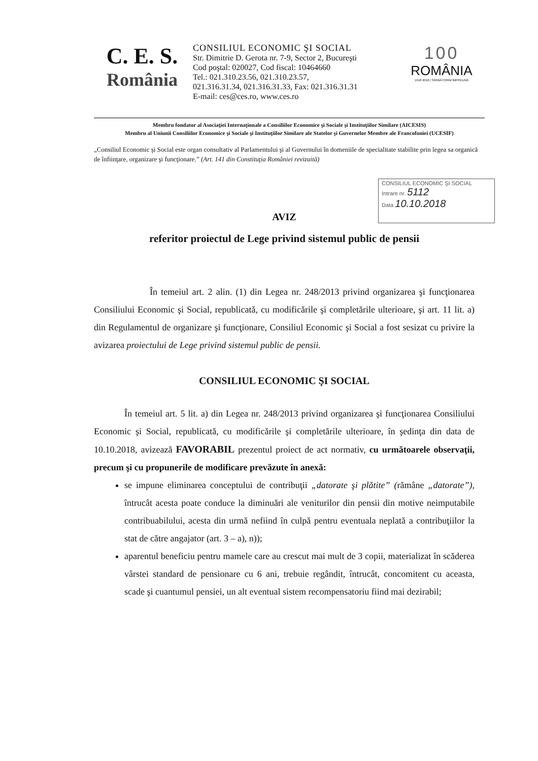C. E. S.
România
CONSILIUL ECONOMIC ŞI SOCIAL
Str. Dimitrie D. Gerota nr. 7-9, Sector 2, Bucureşti
Cod poştal: 020027, Cod fiscal: 10464660
Tel.: 021.310.23.56, 021.310.23.57,
021.316.31.34, 021.316.31.33, Fax: 021.316.31.31
E-mail: ces@ces.ro, www.ces.ro
100
ROMÂNIA
1918 2018 | SĂRBĂTORIM ÎMPREUNĂ
Membru fondator al Asociaţiei Internaţionale a Consiliilor Economice şi Sociale şi Instituţiilor Similare (AICESIS)
Membru al Uniunii Consiliilor Economice şi Sociale şi Instituţiilor Similare ale Statelor şi Guvernelor Membre ale Francofoniei (UCESIF)
„Consiliul Economic şi Social este organ consultativ al Parlamentului şi al Guvernului în domeniile de specialitate stabilite prin legea sa organică de înfiinţare, organizare şi funcţionare.” (Art. 141 din Constituţia României revizuită)
CONSILIUL ECONOMIC ŞI SOCIAL
Intrare nr. 5112
Data 10.10.2018
AVIZ
referitor proiectul de Lege privind sistemul public de pensii
În temeiul art. 2 alin. (1) din Legea nr. 248/2013 privind organizarea şi funcţionarea Consiliului Economic şi Social, republicată, cu modificările şi completările ulterioare, şi art. 11 lit. a) din Regulamentul de organizare şi funcţionare, Consiliul Economic şi Social a fost sesizat cu privire la avizarea proiectului de Lege privind sistemul public de pensii.
CONSILIUL ECONOMIC ŞI SOCIAL
În temeiul art. 5 lit. a) din Legea nr. 248/2013 privind organizarea şi funcţionarea Consiliului Economic şi Social, republicată, cu modificările şi completările ulterioare, în şedinţa din data de 10.10.2018, avizează FAVORABIL prezentul proiect de act normativ, cu următoarele observaţii, precum şi cu propunerile de modificare prevăzute în anexă:
se impune eliminarea conceptului de contribuţii „datorate şi plătite” (rămâne „datorate”), întrucât acesta poate conduce la diminuări ale veniturilor din pensii din motive neimputabile contribuabilului, acesta din urmă nefiind în culpă pentru eventuala neplată a contribuţiilor la stat de către angajator (art. 3 – a), n));
aparentul beneficiu pentru mamele care au crescut mai mult de 3 copii, materializat în scăderea vârstei standard de pensionare cu 6 ani, trebuie regândit, întrucât, concomitent cu aceasta, scade şi cuantumul pensiei, un alt eventual sistem recompensatoriu fiind mai dezirabil;